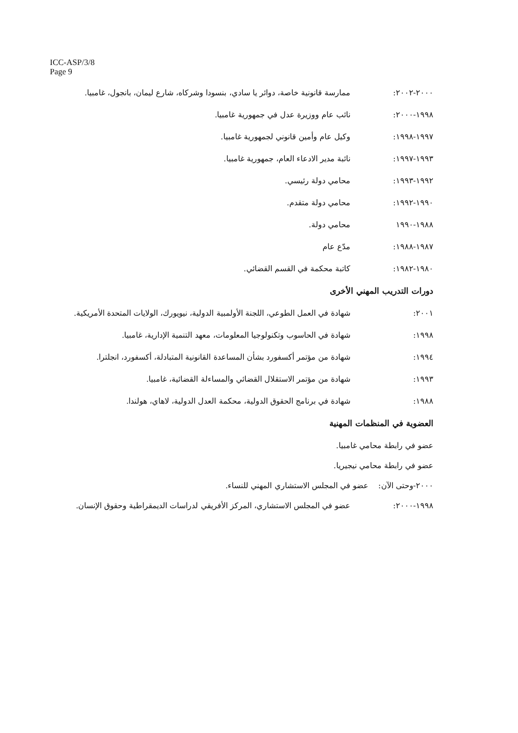ICC-ASP/3/8
Page 9
٢٠٠٠-٢٠٠٢: ممارسة قانونية خاصة، دوائر يا سادي، بنسودا وشركاه، شارع ليمان، بانجول، غامبيا.
١٩٩٨-٢٠٠٠: نائب عام ووزيرة عدل في جمهورية غامبيا.
١٩٩٧-١٩٩٨: وكيل عام وأمين قانوني لجمهورية غامبيا.
١٩٩٣-١٩٩٧: نائبة مدير الادعاء العام، جمهورية غامبيا.
١٩٩٢-١٩٩٣: محامي دولة رئيسي.
١٩٩٠-١٩٩٢: محامي دولة متقدم.
١٩٨٨-١٩٩٠ محامي دولة.
١٩٨٧-١٩٨٨: مدّع عام
١٩٨٠-١٩٨٢: كاتبة محكمة في القسم القضائي.
دورات التدريب المهني الأخرى
٢٠٠١: شهادة في العمل الطوعي، اللجنة الأولمبية الدولية، نيويورك، الولايات المتحدة الأمريكية.
١٩٩٨: شهادة في الحاسوب وتكنولوجيا المعلومات، معهد التنمية الإدارية، غامبيا.
١٩٩٤: شهادة من مؤتمر أكسفورد بشأن المساعدة القانونية المتبادلة، أكسفورد، انجلترا.
١٩٩٣: شهادة من مؤتمر الاستقلال القضائي والمساءلة القضائية، غامبيا.
١٩٨٨: شهادة في برنامج الحقوق الدولية، محكمة العدل الدولية، لاهاي، هولندا.
العضوية في المنظمات المهنية
عضو في رابطة محامي غامبيا.
عضو في رابطة محامي نيجيريا.
٢٠٠٠-وحتى الآن: عضو في المجلس الاستشاري المهني للنساء.
١٩٩٨-٢٠٠٠: عضو في المجلس الاستشاري، المركز الأفريقي لدراسات الديمقراطية وحقوق الإنسان.